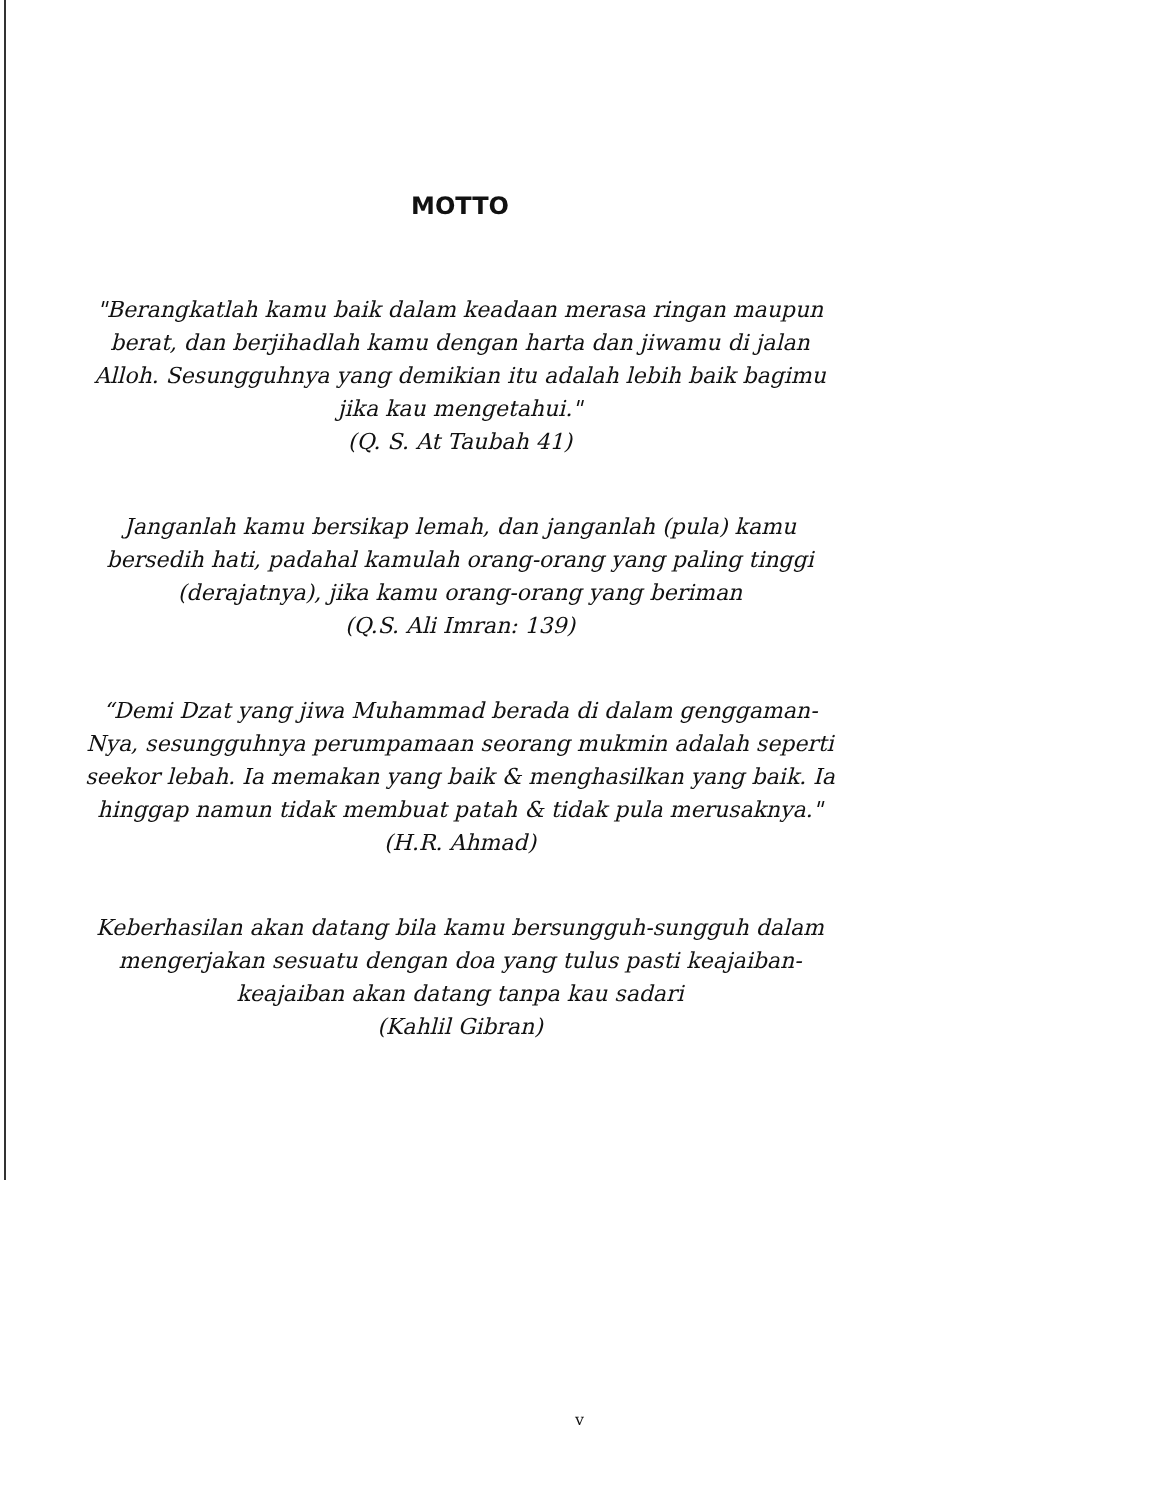MOTTO
"Berangkatlah kamu baik dalam keadaan merasa ringan maupun berat, dan berjihadlah kamu dengan harta dan jiwamu di jalan Alloh. Sesungguhnya yang demikian itu adalah lebih baik bagimu jika kau mengetahui."
(Q. S. At Taubah 41)
Janganlah kamu bersikap lemah, dan janganlah (pula) kamu bersedih hati, padahal kamulah orang-orang yang paling tinggi (derajatnya), jika kamu orang-orang yang beriman
(Q.S. Ali Imran: 139)
“Demi Dzat yang jiwa Muhammad berada di dalam genggaman-Nya, sesungguhnya perumpamaan seorang mukmin adalah seperti seekor lebah. Ia memakan yang baik & menghasilkan yang baik. Ia hinggap namun tidak membuat patah & tidak pula merusaknya."
(H.R. Ahmad)
Keberhasilan akan datang bila kamu bersungguh-sungguh dalam mengerjakan sesuatu dengan doa yang tulus pasti keajaiban-keajaiban akan datang tanpa kau sadari
(Kahlil Gibran)
v